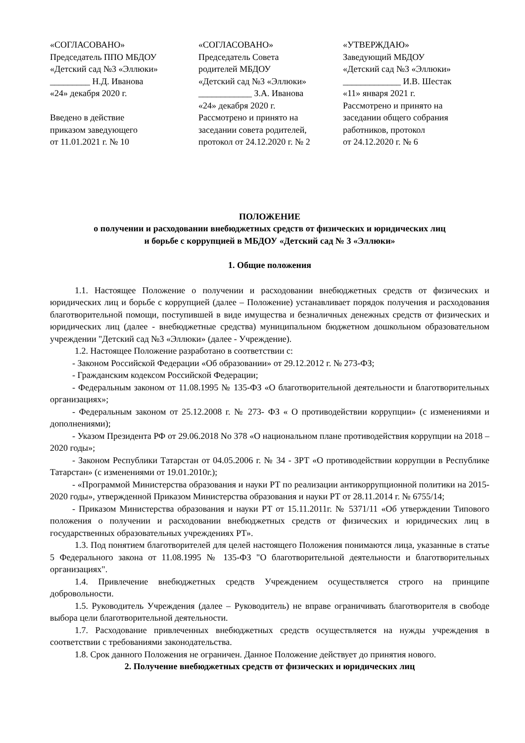«СОГЛАСОВАНО» Председатель ППО МБДОУ «Детский сад №3 «Эллюки» _________ Н.Д. Иванова «24» декабря 2020 г. Введено в действие приказом заведующего от 11.01.2021 г. № 10
«СОГЛАСОВАНО» Председатель Совета родителей МБДОУ «Детский сад №3 «Эллюки» ____________ З.А. Иванова «24» декабря 2020 г. Рассмотрено и принято на заседании совета родителей, протокол от 24.12.2020 г. № 2
«УТВЕРЖДАЮ» Заведующий МБДОУ «Детский сад №3 «Эллюки» _____________ И.В. Шестак «11» января 2021 г. Рассмотрено и принято на заседании общего собрания работников, протокол от 24.12.2020 г. № 6
ПОЛОЖЕНИЕ
о получении и расходовании внебюджетных средств от физических и юридических лиц
и борьбе с коррупцией в МБДОУ «Детский сад № 3 «Эллюки»
1. Общие положения
1.1. Настоящее Положение о получении и расходовании внебюджетных средств от физических и юридических лиц и борьбе с коррупцией (далее – Положение) устанавливает порядок получения и расходования благотворительной помощи, поступившей в виде имущества и безналичных денежных средств от физических и юридических лиц (далее - внебюджетные средства) муниципальном бюджетном дошкольном образовательном учреждении "Детский сад №3 «Эллюки» (далее - Учреждение).
1.2. Настоящее Положение разработано в соответствии с:
- Законом Российской Федерации «Об образовании» от 29.12.2012 г. № 273-ФЗ;
- Гражданским кодексом Российской Федерации;
- Федеральным законом от 11.08.1995 № 135-ФЗ «О благотворительной деятельности и благотворительных организациях»;
- Федеральным законом от 25.12.2008 г. № 273- ФЗ « О противодействии коррупции» (с изменениями и дополнениями);
- Указом Президента РФ от 29.06.2018 No 378 «О национальном плане противодействия коррупции на 2018 –2020 годы»;
- Законом Республики Татарстан от 04.05.2006 г. № 34 - ЗРТ «О противодействии коррупции в Республике Татарстан» (с изменениями от 19.01.2010г.);
- «Программой Министерства образования и науки РТ по реализации антикоррупционной политики на 2015-2020 годы», утвержденной Приказом Министерства образования и науки РТ от 28.11.2014 г. № 6755/14;
- Приказом Министерства образования и науки РТ от 15.11.2011г. № 5371/11 «Об утверждении Типового положения о получении и расходовании внебюджетных средств от физических и юридических лиц в государственных образовательных учреждениях РТ».
1.3. Под понятием благотворителей для целей настоящего Положения понимаются лица, указанные в статье 5 Федерального закона от 11.08.1995 № 135-ФЗ "О благотворительной деятельности и благотворительных организациях".
1.4. Привлечение внебюджетных средств Учреждением осуществляется строго на принципе добровольности.
1.5. Руководитель Учреждения (далее – Руководитель) не вправе ограничивать благотворителя в свободе выбора цели благотворительной деятельности.
1.7. Расходование привлеченных внебюджетных средств осуществляется на нужды учреждения в соответствии с требованиями законодательства.
1.8. Срок данного Положения не ограничен. Данное Положение действует до принятия нового.
2. Получение внебюджетных средств от физических и юридических лиц